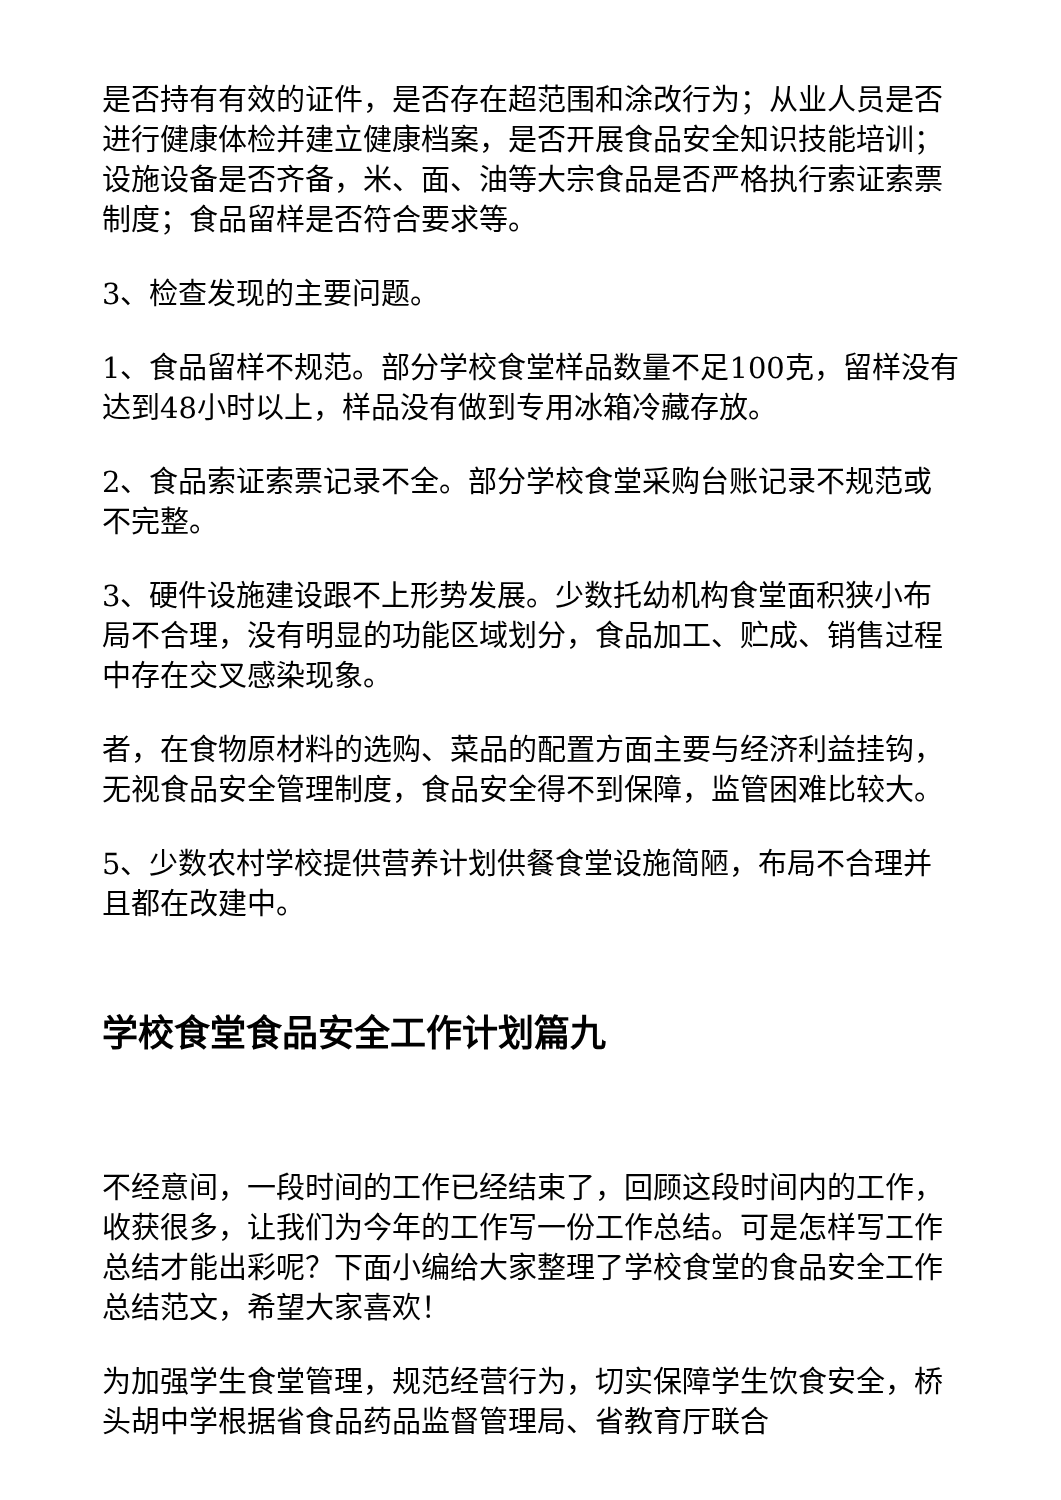是否持有有效的证件，是否存在超范围和涂改行为；从业人员是否进行健康体检并建立健康档案，是否开展食品安全知识技能培训；设施设备是否齐备，米、面、油等大宗食品是否严格执行索证索票制度；食品留样是否符合要求等。
3、检查发现的主要问题。
1、食品留样不规范。部分学校食堂样品数量不足100克，留样没有达到48小时以上，样品没有做到专用冰箱冷藏存放。
2、食品索证索票记录不全。部分学校食堂采购台账记录不规范或不完整。
3、硬件设施建设跟不上形势发展。少数托幼机构食堂面积狭小布局不合理，没有明显的功能区域划分，食品加工、贮成、销售过程中存在交叉感染现象。
者，在食物原材料的选购、菜品的配置方面主要与经济利益挂钩，无视食品安全管理制度，食品安全得不到保障，监管困难比较大。
5、少数农村学校提供营养计划供餐食堂设施简陋，布局不合理并且都在改建中。
学校食堂食品安全工作计划篇九
不经意间，一段时间的工作已经结束了，回顾这段时间内的工作，收获很多，让我们为今年的工作写一份工作总结。可是怎样写工作总结才能出彩呢？下面小编给大家整理了学校食堂的食品安全工作总结范文，希望大家喜欢！
为加强学生食堂管理，规范经营行为，切实保障学生饮食安全，桥头胡中学根据省食品药品监督管理局、省教育厅联合